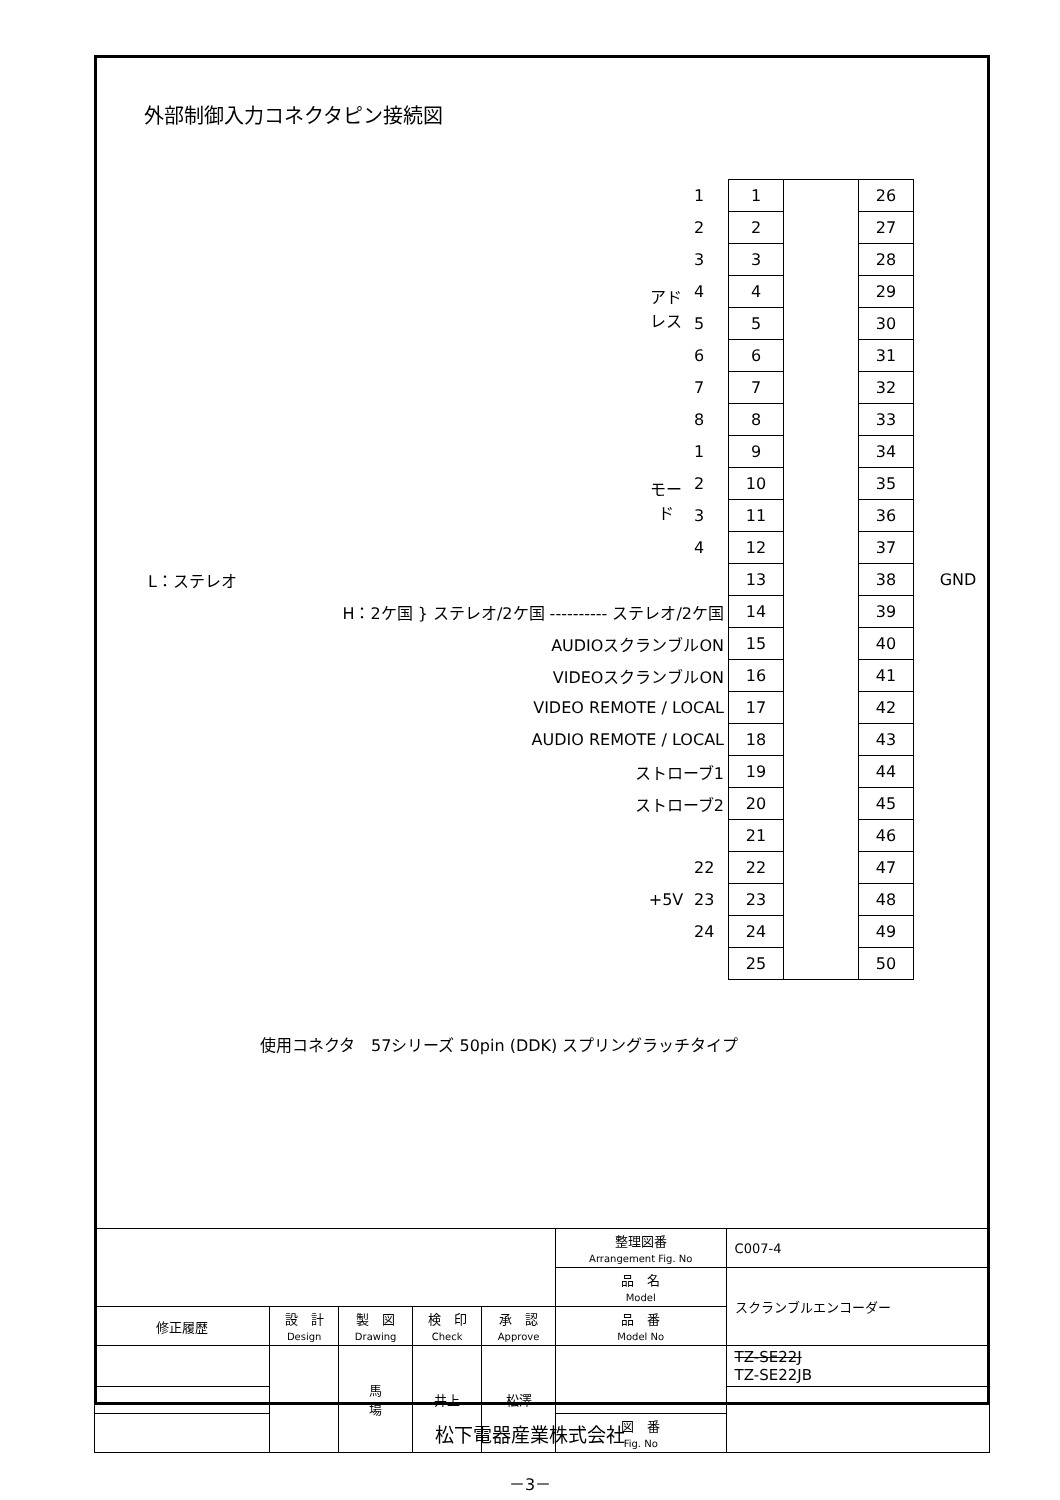外部制御入力コネクタピン接続図
| | アドレス | 1 | 1 | | 26 | GND |
| | | 2 | 2 | | 27 | |
| | | 3 | 3 | | 28 | |
| | | 4 | 4 | | 29 | |
| | | 5 | 5 | | 30 | |
| | | 6 | 6 | | 31 | |
| | | 7 | 7 | | 32 | |
| | | 8 | 8 | | 33 | |
| | モード | 1 | 9 | | 34 | |
| | | 2 | 10 | | 35 | |
| | | 3 | 11 | | 36 | |
| | | 4 | 12 | | 37 | |
| L：ステレオ | | | 13 | | 38 | |
| H：2ケ国 } ステレオ/2ケ国 ---------- ステレオ/2ケ国 | | | 14 | | 39 | |
| AUDIOスクランブルON | | | 15 | | 40 | |
| VIDEOスクランブルON | | | 16 | | 41 | |
| VIDEO REMOTE / LOCAL | | | 17 | | 42 | |
| AUDIO REMOTE / LOCAL | | | 18 | | 43 | |
| ストローブ1 | | | 19 | | 44 | |
| ストローブ2 | | | 20 | | 45 | |
| | | | 21 | | 46 | |
| | +5V | 22 | 22 | | 47 | |
| | | 23 | 23 | | 48 | |
| | | 24 | 24 | | 49 | |
| | | | 25 | | 50 | |
使用コネクタ　57シリーズ 50pin (DDK) スプリングラッチタイプ
| | | | | | 整理図番 Arrangement Fig. No | C007-4 |
| | | | | | 品 名 Model | スクランブルエンコーダー |
| 修正履歴 | 設 計 Design | 製 図 Drawing | 検 印 Check | 承 認 Approve | 品 番 Model No | |
| | | 馬 場 | 井上 | 松澤 | | TZ-SE22J TZ-SE22JB |
| | | | | | 図 番 Fig. No | |
松下電器産業株式会社
－3－